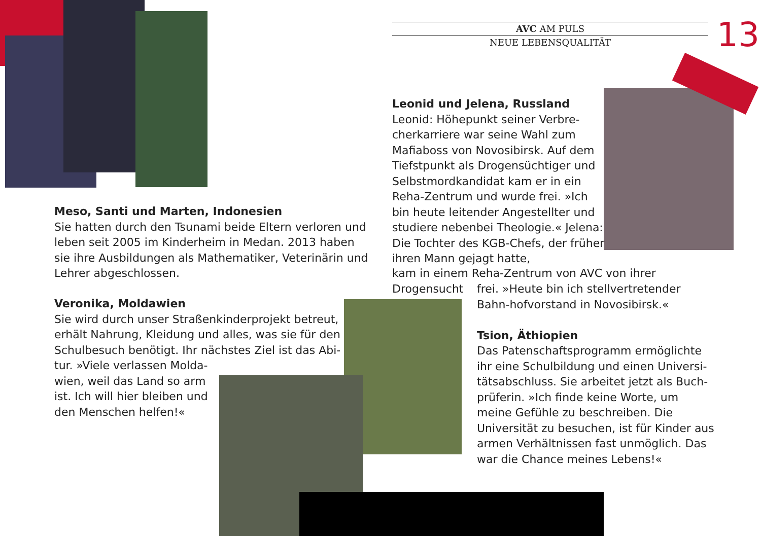AVC AM PULS
NEUE LEBENSQUALITÄT
13
Meso, Santi und Marten, Indonesien
Sie hatten durch den Tsunami beide Eltern verloren und leben seit 2005 im Kinderheim in Medan. 2013 haben sie ihre Ausbildungen als Mathematiker, Veterinärin und Lehrer abgeschlossen.
Veronika, Moldawien
Sie wird durch unser Straßenkinderprojekt betreut, erhält Nahrung, Kleidung und alles, was sie für den Schulbesuch benötigt. Ihr nächstes Ziel ist das Abi-tur. »Viele verlassen Molda-
wien, weil das Land so arm
ist. Ich will hier bleiben und
den Menschen helfen!«
Leonid und Jelena, Russland
Leonid: Höhepunkt seiner Verbre-cherkarriere war seine Wahl zum Mafiaboss von Novosibirsk. Auf dem Tiefstpunkt als Drogensüchtiger und Selbstmordkandidat kam er in ein Reha-Zentrum und wurde frei. »Ich bin heute leitender Angestellter und studiere nebenbei Theologie.« Jelena: Die Tochter des KGB-Chefs, der früher ihren Mann gejagt hatte,
kam in einem Reha-Zentrum von AVC von ihrer Drogensucht
frei. »Heute bin ich stellvertretender Bahn-hofvorstand in Novosibirsk.«
Tsion, Äthiopien
Das Patenschaftsprogramm ermöglichte ihr eine Schulbildung und einen Universi-tätsabschluss. Sie arbeitet jetzt als Buch-prüferin. »Ich finde keine Worte, um meine Gefühle zu beschreiben. Die Universität zu besuchen, ist für Kinder aus armen Verhältnissen fast unmöglich. Das war die Chance meines Lebens!«